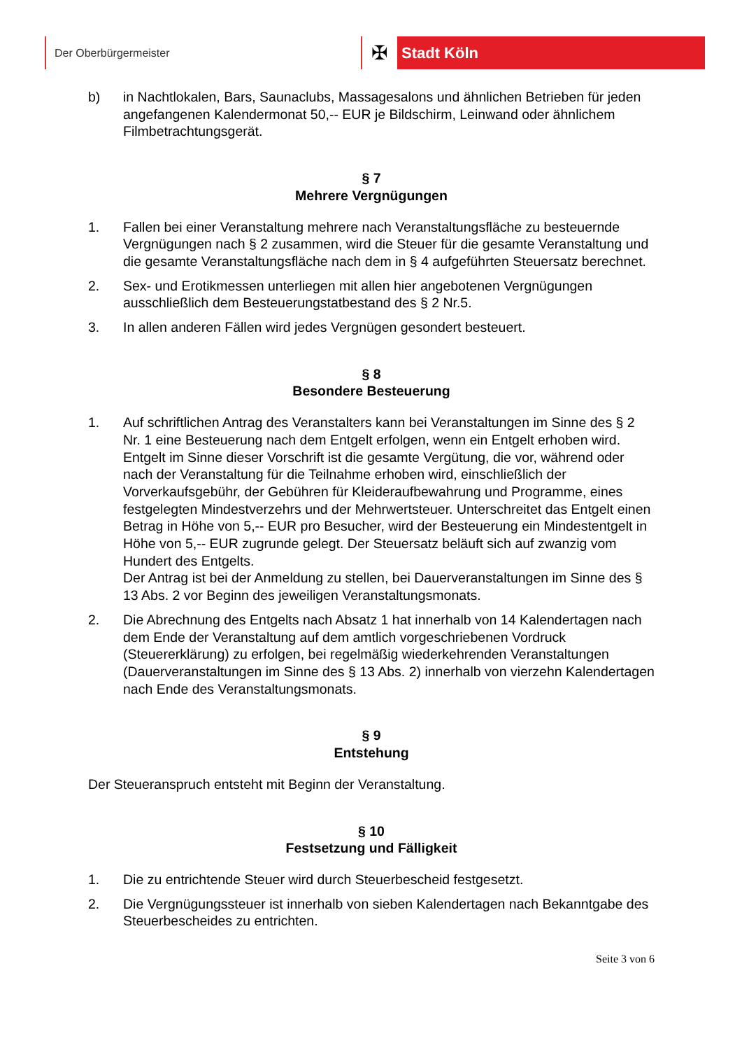Der Oberbürgermeister
✠ Stadt Köln
b) in Nachtlokalen, Bars, Saunaclubs, Massagesalons und ähnlichen Betrieben für jeden angefangenen Kalendermonat 50,-- EUR je Bildschirm, Leinwand oder ähnlichem Filmbetrachtungsgerät.
§ 7
Mehrere Vergnügungen
1. Fallen bei einer Veranstaltung mehrere nach Veranstaltungsfläche zu besteuernde Vergnügungen nach § 2 zusammen, wird die Steuer für die gesamte Veranstaltung und die gesamte Veranstaltungsfläche nach dem in § 4 aufgeführten Steuersatz berechnet.
2. Sex- und Erotikmessen unterliegen mit allen hier angebotenen Vergnügungen ausschließlich dem Besteuerungstatbestand des § 2 Nr.5.
3. In allen anderen Fällen wird jedes Vergnügen gesondert besteuert.
§ 8
Besondere Besteuerung
1. Auf schriftlichen Antrag des Veranstalters kann bei Veranstaltungen im Sinne des § 2 Nr. 1 eine Besteuerung nach dem Entgelt erfolgen, wenn ein Entgelt erhoben wird. Entgelt im Sinne dieser Vorschrift ist die gesamte Vergütung, die vor, während oder nach der Veranstaltung für die Teilnahme erhoben wird, einschließlich der Vorverkaufsgebühr, der Gebühren für Kleideraufbewahrung und Programme, eines festgelegten Mindestverzehrs und der Mehrwertsteuer. Unterschreitet das Entgelt einen Betrag in Höhe von 5,-- EUR pro Besucher, wird der Besteuerung ein Mindestentgelt in Höhe von 5,-- EUR zugrunde gelegt. Der Steuersatz beläuft sich auf zwanzig vom Hundert des Entgelts.
Der Antrag ist bei der Anmeldung zu stellen, bei Dauerveranstaltungen im Sinne des § 13 Abs. 2 vor Beginn des jeweiligen Veranstaltungsmonats.
2. Die Abrechnung des Entgelts nach Absatz 1 hat innerhalb von 14 Kalendertagen nach dem Ende der Veranstaltung auf dem amtlich vorgeschriebenen Vordruck (Steuererklärung) zu erfolgen, bei regelmäßig wiederkehrenden Veranstaltungen (Dauerveranstaltungen im Sinne des § 13 Abs. 2) innerhalb von vierzehn Kalendertagen nach Ende des Veranstaltungsmonats.
§ 9
Entstehung
Der Steueranspruch entsteht mit Beginn der Veranstaltung.
§ 10
Festsetzung und Fälligkeit
1. Die zu entrichtende Steuer wird durch Steuerbescheid festgesetzt.
2. Die Vergnügungssteuer ist innerhalb von sieben Kalendertagen nach Bekanntgabe des Steuerbescheides zu entrichten.
Seite 3 von 6